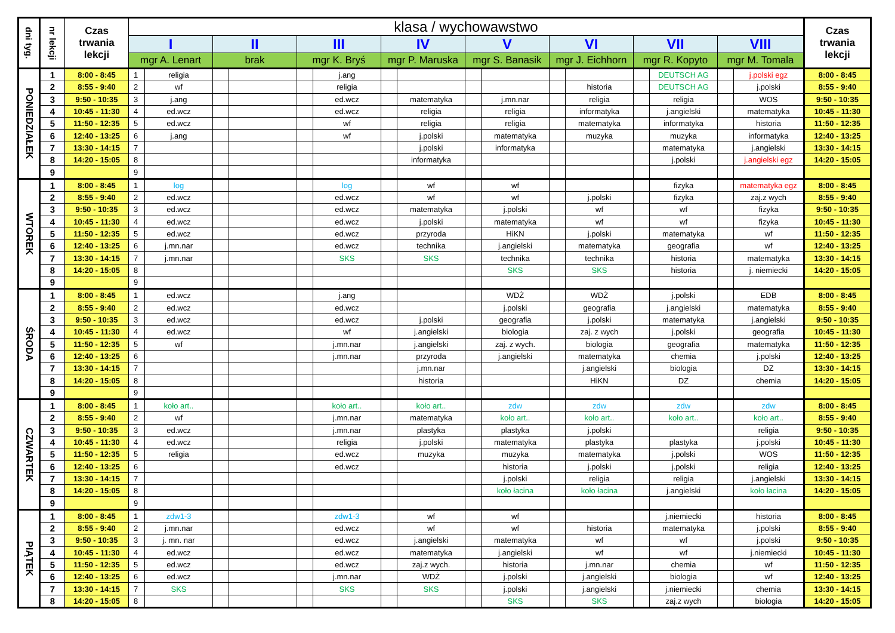| dni tyg. | nr lekcji | Czas trwania lekcji | klasa / wychowawstwo | | | | | | | | | | | | | | | | Czas trwania lekcji |
| --- | --- | --- | --- | --- | --- | --- | --- | --- | --- | --- | --- | --- | --- | --- | --- | --- | --- | --- | --- |
| | | | I | | II | | III | | IV | | V | | VI | | VII | | VIII | | |
| | | | mgr A. Lenart | | brak | | mgr K. Bryś | | mgr P. Maruska | | mgr S. Banasik | | mgr J. Eichhorn | | mgr R. Kopyto | | mgr M. Tomala | | |
| PONIEDZIAŁEK | 1 | 8:00 - 8:45 | 1 | religia | | | | j.ang | | | | | | | | DEUTSCH AG | | j.polski egz | 8:00 - 8:45 |
| | 2 | 8:55 - 9:40 | 2 | wf | | | | religia | | | | | | historia | | DEUTSCH AG | | j.polski | 8:55 - 9:40 |
| | 3 | 9:50 - 10:35 | 3 | j.ang | | | | ed.wcz | | matematyka | | j.mn.nar | | religia | | religia | | WOS | 9:50 - 10:35 |
| | 4 | 10:45 - 11:30 | 4 | ed.wcz | | | | ed.wcz | | religia | | religia | | informatyka | | j.angielski | | matematyka | 10:45 - 11:30 |
| | 5 | 11:50 - 12:35 | 5 | ed.wcz | | | | wf | | religia | | religia | | matematyka | | informatyka | | historia | 11:50 - 12:35 |
| | 6 | 12:40 - 13:25 | 6 | j.ang | | | | wf | | j.polski | | matematyka | | muzyka | | muzyka | | informatyka | 12:40 - 13:25 |
| | 7 | 13:30 - 14:15 | 7 | | | | | | | j.polski | | informatyka | | | | matematyka | | j.angielski | 13:30 - 14:15 |
| | 8 | 14:20 - 15:05 | 8 | | | | | | | informatyka | | | | | | j.polski | | j.angielski egz | 14:20 - 15:05 |
| | 9 | | 9 | | | | | | | | | | | | | | | | |
| WTOREK | 1 | 8:00 - 8:45 | 1 | log | | | | log | | wf | | wf | | | | fizyka | | matematyka egz | 8:00 - 8:45 |
| | 2 | 8:55 - 9:40 | 2 | ed.wcz | | | | ed.wcz | | wf | | wf | | j.polski | | fizyka | | zaj.z wych | 8:55 - 9:40 |
| | 3 | 9:50 - 10:35 | 3 | ed.wcz | | | | ed.wcz | | matematyka | | j.polski | | wf | | wf | | fizyka | 9:50 - 10:35 |
| | 4 | 10:45 - 11:30 | 4 | ed.wcz | | | | ed.wcz | | j.polski | | matematyka | | wf | | wf | | fizyka | 10:45 - 11:30 |
| | 5 | 11:50 - 12:35 | 5 | ed.wcz | | | | ed.wcz | | przyroda | | HiKN | | j.polski | | matematyka | | wf | 11:50 - 12:35 |
| | 6 | 12:40 - 13:25 | 6 | j.mn.nar | | | | ed.wcz | | technika | | j.angielski | | matematyka | | geografia | | wf | 12:40 - 13:25 |
| | 7 | 13:30 - 14:15 | 7 | j.mn.nar | | | | SKS | | SKS | | technika | | technika | | historia | | matematyka | 13:30 - 14:15 |
| | 8 | 14:20 - 15:05 | 8 | | | | | | | | | SKS | | SKS | | historia | | j. niemiecki | 14:20 - 15:05 |
| | 9 | | 9 | | | | | | | | | | | | | | | | |
| ŚRODA | 1 | 8:00 - 8:45 | 1 | ed.wcz | | | | j.ang | | | | WDŻ | | WDŻ | | j.polski | | EDB | 8:00 - 8:45 |
| | 2 | 8:55 - 9:40 | 2 | ed.wcz | | | | ed.wcz | | | | j.polski | | geografia | | j.angielski | | matematyka | 8:55 - 9:40 |
| | 3 | 9:50 - 10:35 | 3 | ed.wcz | | | | ed.wcz | | j.polski | | geografia | | j.polski | | matematyka | | j.angielski | 9:50 - 10:35 |
| | 4 | 10:45 - 11:30 | 4 | ed.wcz | | | | wf | | j.angielski | | biologia | | zaj. z wych | | j.polski | | geografia | 10:45 - 11:30 |
| | 5 | 11:50 - 12:35 | 5 | wf | | | | j.mn.nar | | j.angielski | | zaj. z wych. | | biologia | | geografia | | matematyka | 11:50 - 12:35 |
| | 6 | 12:40 - 13:25 | 6 | | | | | j.mn.nar | | przyroda | | j.angielski | | matematyka | | chemia | | j.polski | 12:40 - 13:25 |
| | 7 | 13:30 - 14:15 | 7 | | | | | | | j.mn.nar | | | | j.angielski | | biologia | | DZ | 13:30 - 14:15 |
| | 8 | 14:20 - 15:05 | 8 | | | | | | | historia | | | | HiKN | | DZ | | chemia | 14:20 - 15:05 |
| | 9 | | 9 | | | | | | | | | | | | | | | | |
| CZWARTEK | 1 | 8:00 - 8:45 | 1 | koło art.. | | | | koło art.. | | koło art.. | | zdw | | zdw | | zdw | | zdw | 8:00 - 8:45 |
| | 2 | 8:55 - 9:40 | 2 | wf | | | | j.mn.nar | | matematyka | | koło art.. | | koło art.. | | koło art.. | | koło art.. | 8:55 - 9:40 |
| | 3 | 9:50 - 10:35 | 3 | ed.wcz | | | | j.mn.nar | | plastyka | | plastyka | | j.polski | | | | religia | 9:50 - 10:35 |
| | 4 | 10:45 - 11:30 | 4 | ed.wcz | | | | religia | | j.polski | | matematyka | | plastyka | | plastyka | | j.polski | 10:45 - 11:30 |
| | 5 | 11:50 - 12:35 | 5 | religia | | | | ed.wcz | | muzyka | | muzyka | | matematyka | | j.polski | | WOS | 11:50 - 12:35 |
| | 6 | 12:40 - 13:25 | 6 | | | | | ed.wcz | | | | historia | | j.polski | | j.polski | | religia | 12:40 - 13:25 |
| | 7 | 13:30 - 14:15 | 7 | | | | | | | | | j.polski | | religia | | religia | | j.angielski | 13:30 - 14:15 |
| | 8 | 14:20 - 15:05 | 8 | | | | | | | | | koło łacina | | koło łacina | | j.angielski | | koło łacina | 14:20 - 15:05 |
| | 9 | | 9 | | | | | | | | | | | | | | | | |
| PIĄTEK | 1 | 8:00 - 8:45 | 1 | zdw1-3 | | | | zdw1-3 | | wf | | wf | | | | j.niemiecki | | historia | 8:00 - 8:45 |
| | 2 | 8:55 - 9:40 | 2 | j.mn.nar | | | | ed.wcz | | wf | | wf | | historia | | matematyka | | j.polski | 8:55 - 9:40 |
| | 3 | 9:50 - 10:35 | 3 | j. mn. nar | | | | ed.wcz | | j.angielski | | matematyka | | wf | | wf | | j.polski | 9:50 - 10:35 |
| | 4 | 10:45 - 11:30 | 4 | ed.wcz | | | | ed.wcz | | matematyka | | j.angielski | | wf | | wf | | j.niemiecki | 10:45 - 11:30 |
| | 5 | 11:50 - 12:35 | 5 | ed.wcz | | | | ed.wcz | | zaj.z wych. | | historia | | j.mn.nar | | chemia | | wf | 11:50 - 12:35 |
| | 6 | 12:40 - 13:25 | 6 | ed.wcz | | | | j.mn.nar | | WDŻ | | j.polski | | j.angielski | | biologia | | wf | 12:40 - 13:25 |
| | 7 | 13:30 - 14:15 | 7 | SKS | | | | SKS | | SKS | | j.polski | | j.angielski | | j.niemiecki | | chemia | 13:30 - 14:15 |
| | 8 | 14:20 - 15:05 | 8 | | | | | | | | | SKS | | SKS | | zaj.z wych | | biologia | 14:20 - 15:05 |